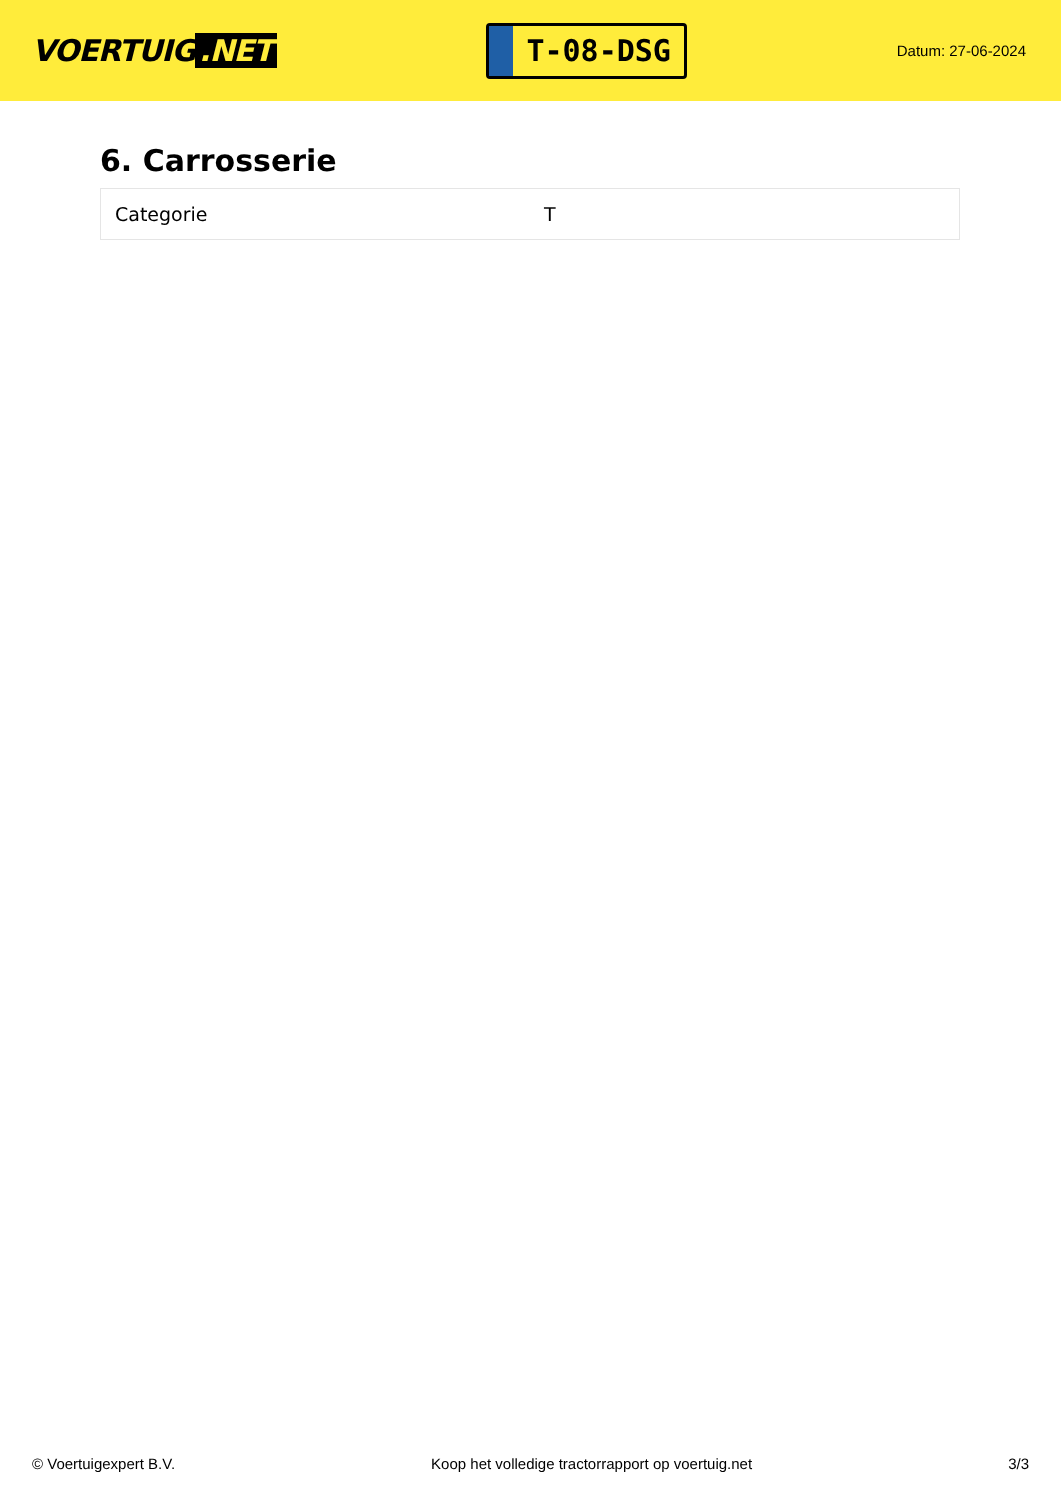VOERTUIG.NET
T-08-DSG
Datum: 27-06-2024
6. Carrosserie
| Categorie | T |
© Voertuigexpert B.V. Koop het volledige tractorrapport op voertuig.net 3/3